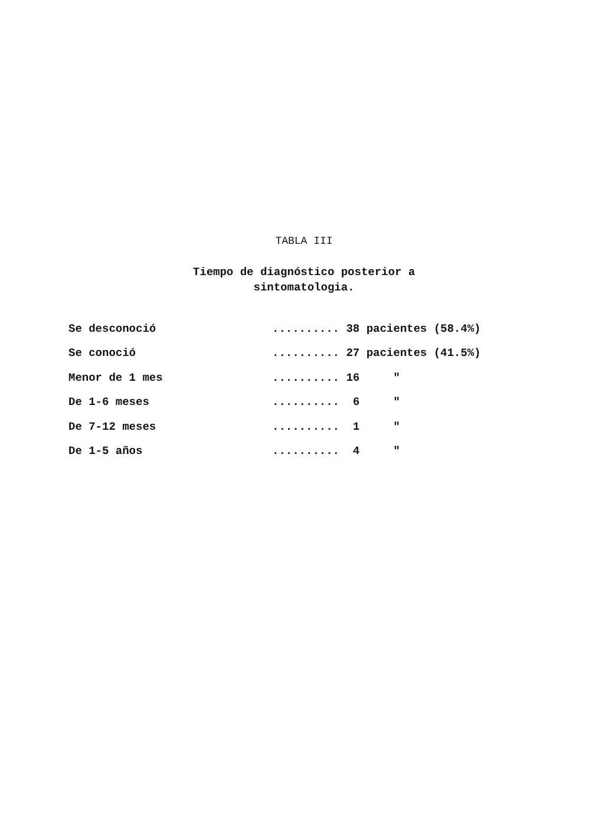TABLA III
Tiempo de diagnóstico posterior a
sintomatologia.
| Se desconoció | .......... 38 pacientes (58.4%) |
| Se conoció | .......... 27 pacientes (41.5%) |
| Menor de 1 mes | .......... 16 " |
| De 1-6 meses | .......... 6 " |
| De 7-12 meses | .......... 1 " |
| De 1-5 años | .......... 4 " |